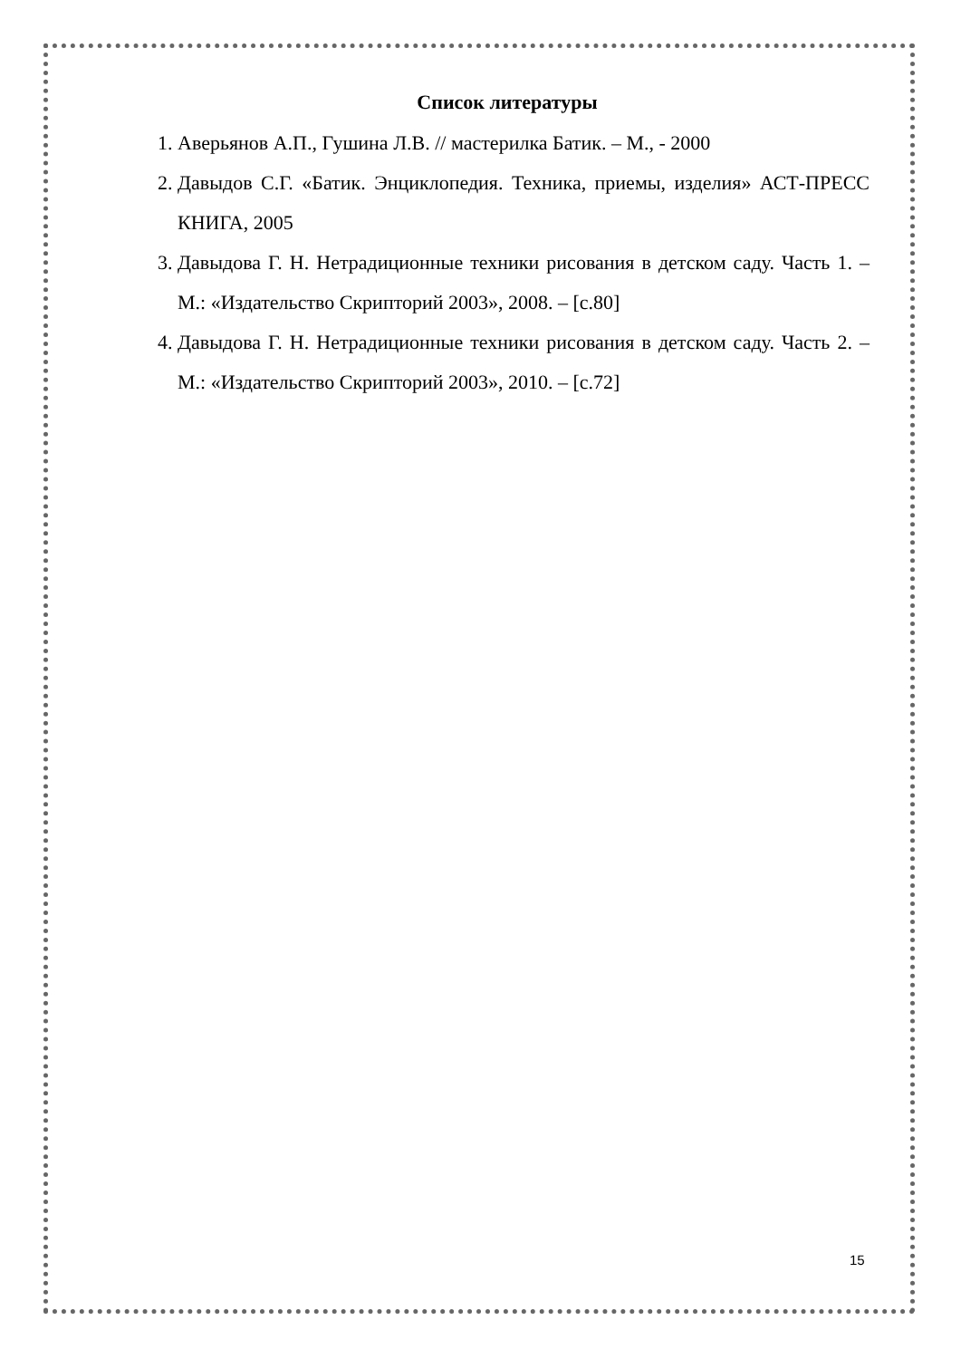Список литературы
1. Аверьянов А.П., Гушина Л.В. // мастерилка Батик. – М., - 2000
2. Давыдов С.Г. «Батик. Энциклопедия. Техника, приемы, изделия» АСТ-ПРЕСС КНИГА, 2005
3. Давыдова Г. Н. Нетрадиционные техники рисования в детском саду. Часть 1. – М.: «Издательство Скрипторий 2003», 2008. – [с.80]
4. Давыдова Г. Н. Нетрадиционные техники рисования в детском саду. Часть 2. – М.: «Издательство Скрипторий 2003», 2010. – [с.72]
15